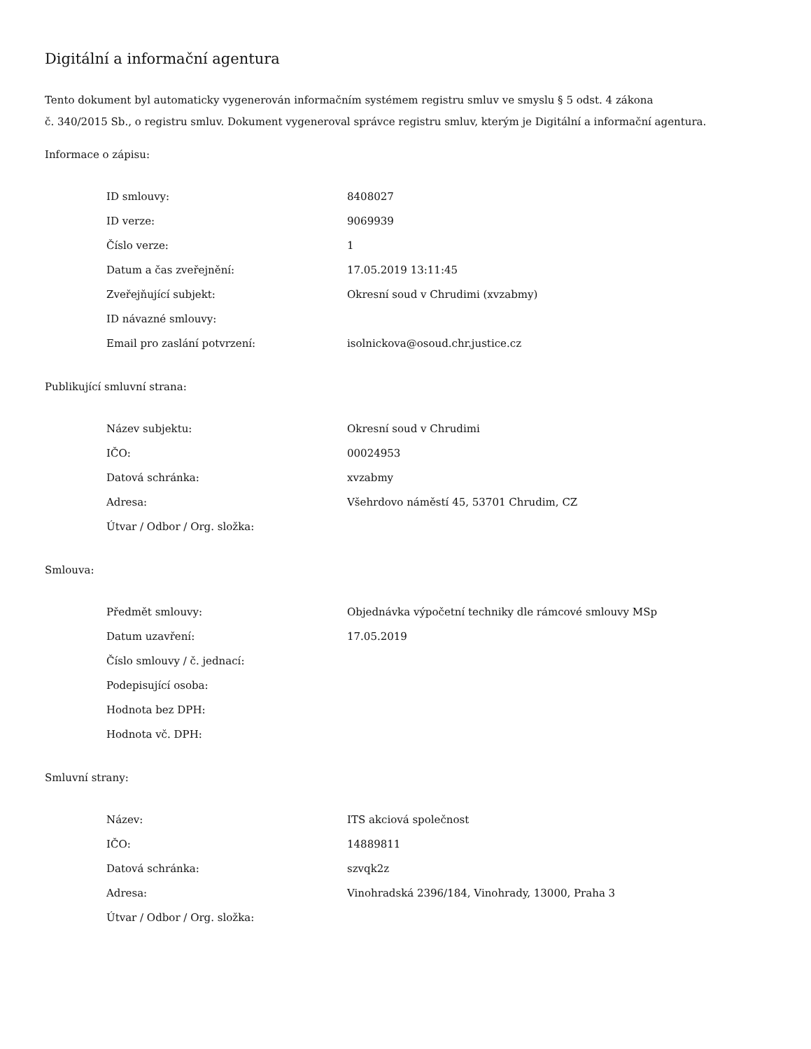Digitální a informační agentura
Tento dokument byl automaticky vygenerován informačním systémem registru smluv ve smyslu § 5 odst. 4 zákona
č. 340/2015 Sb., o registru smluv. Dokument vygeneroval správce registru smluv, kterým je Digitální a informační agentura.
Informace o zápisu:
| ID smlouvy: | 8408027 |
| ID verze: | 9069939 |
| Číslo verze: | 1 |
| Datum a čas zveřejnění: | 17.05.2019 13:11:45 |
| Zveřejňující subjekt: | Okresní soud v Chrudimi (xvzabmy) |
| ID návazné smlouvy: | |
| Email pro zaslání potvrzení: | isolnickova@osoud.chr.justice.cz |
Publikující smluvní strana:
| Název subjektu: | Okresní soud v Chrudimi |
| IČO: | 00024953 |
| Datová schránka: | xvzabmy |
| Adresa: | Všehrdovo náměstí 45, 53701 Chrudim, CZ |
| Útvar / Odbor / Org. složka: | |
Smlouva:
| Předmět smlouvy: | Objednávka výpočetní techniky dle rámcové smlouvy MSp |
| Datum uzavření: | 17.05.2019 |
| Číslo smlouvy / č. jednací: | |
| Podepisující osoba: | |
| Hodnota bez DPH: | |
| Hodnota vč. DPH: | |
Smluvní strany:
| Název: | ITS akciová společnost |
| IČO: | 14889811 |
| Datová schránka: | szvqk2z |
| Adresa: | Vinohradská 2396/184, Vinohrady, 13000, Praha 3 |
| Útvar / Odbor / Org. složka: | |